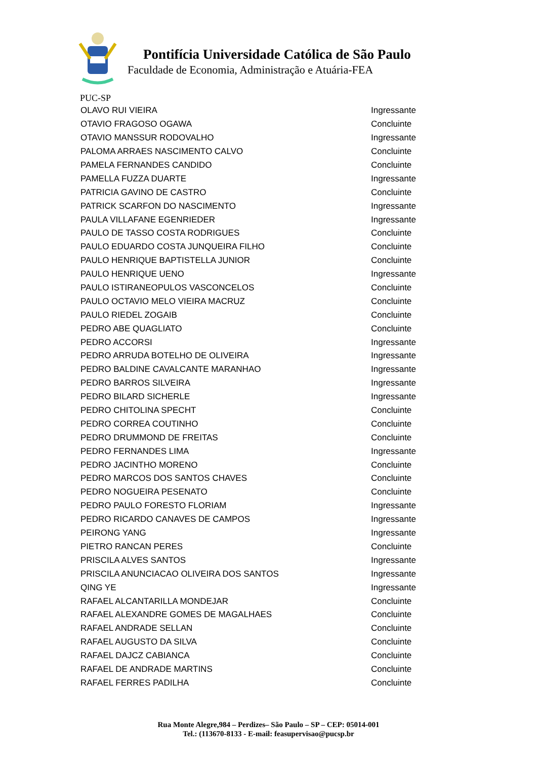Pontifícia Universidade Católica de São Paulo
Faculdade de Economia, Administração e Atuária-FEA
PUC-SP
| OLAVO RUI VIEIRA | Ingressante |
| OTAVIO FRAGOSO OGAWA | Concluinte |
| OTAVIO MANSSUR RODOVALHO | Ingressante |
| PALOMA ARRAES NASCIMENTO CALVO | Concluinte |
| PAMELA FERNANDES CANDIDO | Concluinte |
| PAMELLA FUZZA DUARTE | Ingressante |
| PATRICIA GAVINO DE CASTRO | Concluinte |
| PATRICK SCARFON DO NASCIMENTO | Ingressante |
| PAULA VILLAFANE EGENRIEDER | Ingressante |
| PAULO DE TASSO COSTA RODRIGUES | Concluinte |
| PAULO EDUARDO COSTA JUNQUEIRA FILHO | Concluinte |
| PAULO HENRIQUE BAPTISTELLA JUNIOR | Concluinte |
| PAULO HENRIQUE UENO | Ingressante |
| PAULO ISTIRANEOPULOS VASCONCELOS | Concluinte |
| PAULO OCTAVIO MELO VIEIRA MACRUZ | Concluinte |
| PAULO RIEDEL ZOGAIB | Concluinte |
| PEDRO ABE QUAGLIATO | Concluinte |
| PEDRO ACCORSI | Ingressante |
| PEDRO ARRUDA BOTELHO DE OLIVEIRA | Ingressante |
| PEDRO BALDINE CAVALCANTE MARANHAO | Ingressante |
| PEDRO BARROS SILVEIRA | Ingressante |
| PEDRO BILARD SICHERLE | Ingressante |
| PEDRO CHITOLINA SPECHT | Concluinte |
| PEDRO CORREA COUTINHO | Concluinte |
| PEDRO DRUMMOND DE FREITAS | Concluinte |
| PEDRO FERNANDES LIMA | Ingressante |
| PEDRO JACINTHO MORENO | Concluinte |
| PEDRO MARCOS DOS SANTOS CHAVES | Concluinte |
| PEDRO NOGUEIRA PESENATO | Concluinte |
| PEDRO PAULO FORESTO FLORIAM | Ingressante |
| PEDRO RICARDO CANAVES DE CAMPOS | Ingressante |
| PEIRONG YANG | Ingressante |
| PIETRO RANCAN PERES | Concluinte |
| PRISCILA ALVES SANTOS | Ingressante |
| PRISCILA ANUNCIACAO OLIVEIRA DOS SANTOS | Ingressante |
| QING YE | Ingressante |
| RAFAEL ALCANTARILLA MONDEJAR | Concluinte |
| RAFAEL ALEXANDRE GOMES DE MAGALHAES | Concluinte |
| RAFAEL ANDRADE SELLAN | Concluinte |
| RAFAEL AUGUSTO DA SILVA | Concluinte |
| RAFAEL DAJCZ CABIANCA | Concluinte |
| RAFAEL DE ANDRADE MARTINS | Concluinte |
| RAFAEL FERRES PADILHA | Concluinte |
Rua Monte Alegre,984 – Perdizes– São Paulo – SP – CEP: 05014-001
Tel.: (113670-8133 - E-mail: feasupervisao@pucsp.br